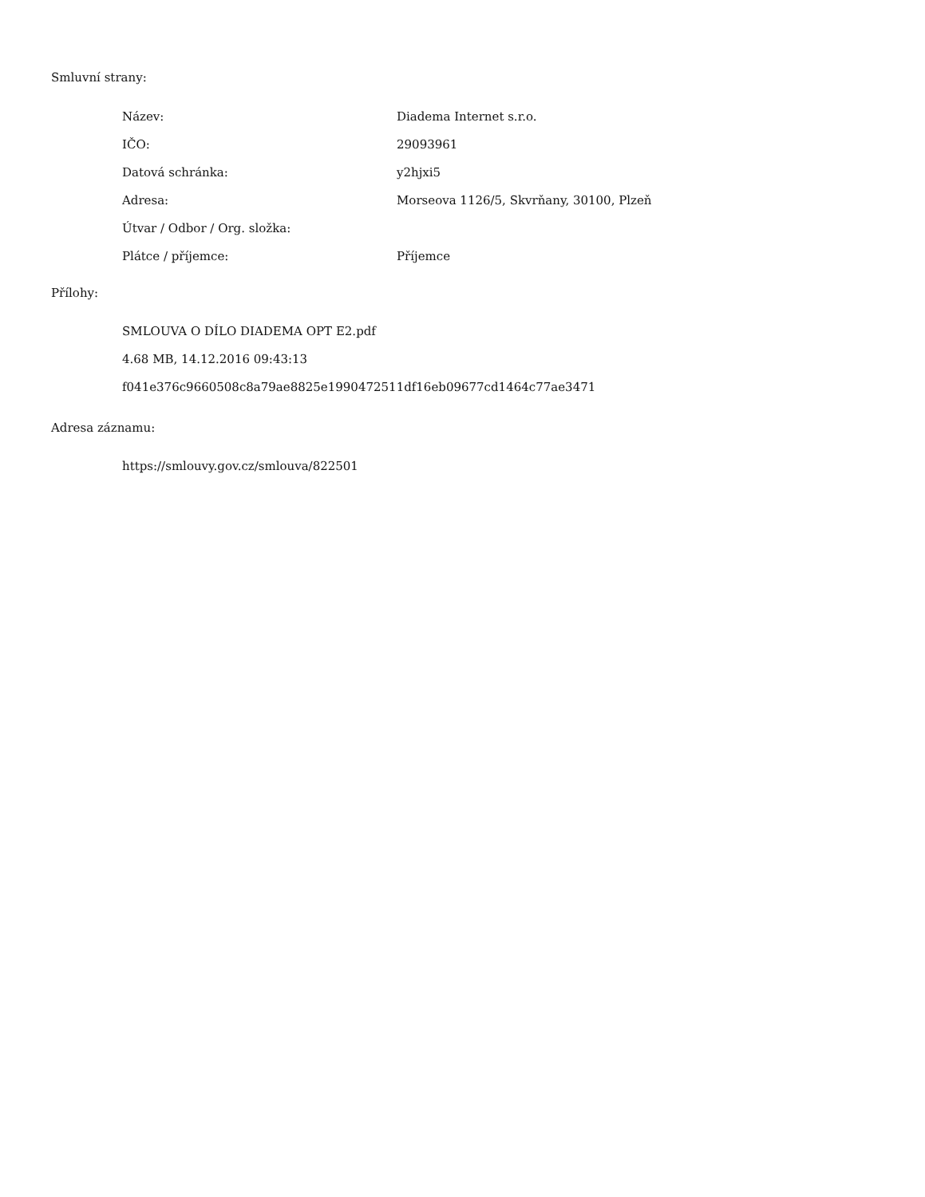Smluvní strany:
| Název: | Diadema Internet s.r.o. |
| IČO: | 29093961 |
| Datová schránka: | y2hjxi5 |
| Adresa: | Morseova 1126/5, Skvrňany, 30100, Plzeň |
| Útvar / Odbor / Org. složka: | |
| Plátce / příjemce: | Příjemce |
Přílohy:
SMLOUVA O DÍLO DIADEMA OPT E2.pdf
4.68 MB, 14.12.2016 09:43:13
f041e376c9660508c8a79ae8825e1990472511df16eb09677cd1464c77ae3471
Adresa záznamu:
https://smlouvy.gov.cz/smlouva/822501